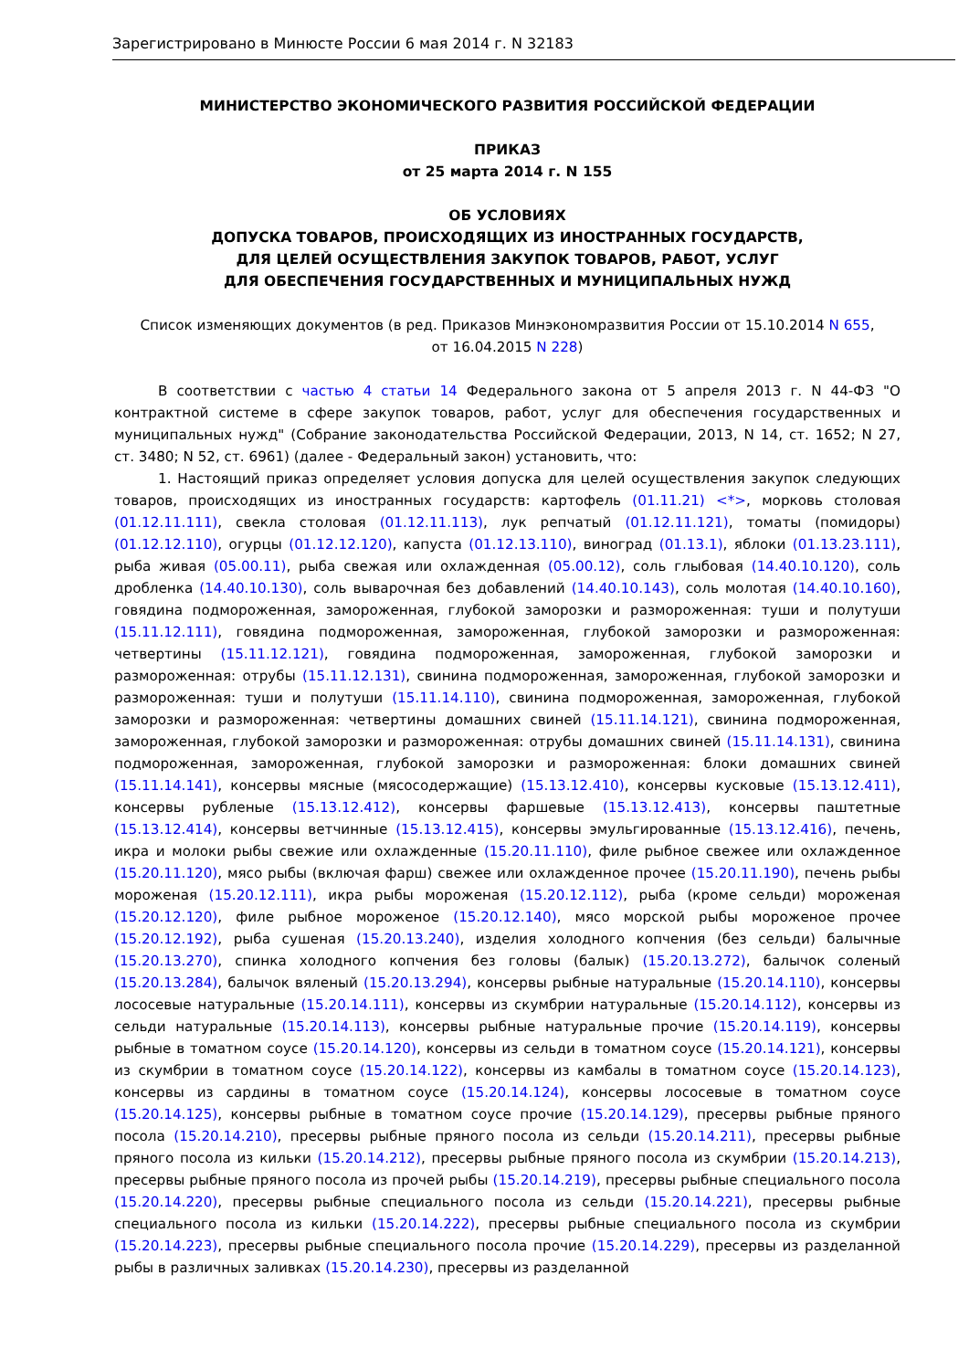Зарегистрировано в Минюсте России 6 мая 2014 г. N 32183
МИНИСТЕРСТВО ЭКОНОМИЧЕСКОГО РАЗВИТИЯ РОССИЙСКОЙ ФЕДЕРАЦИИ
ПРИКАЗ
от 25 марта 2014 г. N 155
ОБ УСЛОВИЯХ
ДОПУСКА ТОВАРОВ, ПРОИСХОДЯЩИХ ИЗ ИНОСТРАННЫХ ГОСУДАРСТВ,
ДЛЯ ЦЕЛЕЙ ОСУЩЕСТВЛЕНИЯ ЗАКУПОК ТОВАРОВ, РАБОТ, УСЛУГ
ДЛЯ ОБЕСПЕЧЕНИЯ ГОСУДАРСТВЕННЫХ И МУНИЦИПАЛЬНЫХ НУЖД
Список изменяющих документов (в ред. Приказов Минэкономразвития России от 15.10.2014 N 655,
от 16.04.2015 N 228)
В соответствии с частью 4 статьи 14 Федерального закона от 5 апреля 2013 г. N 44-ФЗ "О контрактной системе в сфере закупок товаров, работ, услуг для обеспечения государственных и муниципальных нужд" (Собрание законодательства Российской Федерации, 2013, N 14, ст. 1652; N 27, ст. 3480; N 52, ст. 6961) (далее - Федеральный закон) установить, что:
1. Настоящий приказ определяет условия допуска для целей осуществления закупок следующих товаров, происходящих из иностранных государств: картофель (01.11.21) <*>, морковь столовая (01.12.11.111), свекла столовая (01.12.11.113), лук репчатый (01.12.11.121), томаты (помидоры) (01.12.12.110), огурцы (01.12.12.120), капуста (01.12.13.110), виноград (01.13.1), яблоки (01.13.23.111), рыба живая (05.00.11), рыба свежая или охлажденная (05.00.12), соль глыбовая (14.40.10.120), соль дробленка (14.40.10.130), соль выварочная без добавлений (14.40.10.143), соль молотая (14.40.10.160), говядина подмороженная, замороженная, глубокой заморозки и размороженная: туши и полутуши (15.11.12.111), говядина подмороженная, замороженная, глубокой заморозки и размороженная: четвертины (15.11.12.121), говядина подмороженная, замороженная, глубокой заморозки и размороженная: отрубы (15.11.12.131), свинина подмороженная, замороженная, глубокой заморозки и размороженная: туши и полутуши (15.11.14.110), свинина подмороженная, замороженная, глубокой заморозки и размороженная: четвертины домашних свиней (15.11.14.121), свинина подмороженная, замороженная, глубокой заморозки и размороженная: отрубы домашних свиней (15.11.14.131), свинина подмороженная, замороженная, глубокой заморозки и размороженная: блоки домашних свиней (15.11.14.141), консервы мясные (мясосодержащие) (15.13.12.410), консервы кусковые (15.13.12.411), консервы рубленые (15.13.12.412), консервы фаршевые (15.13.12.413), консервы паштетные (15.13.12.414), консервы ветчинные (15.13.12.415), консервы эмульгированные (15.13.12.416), печень, икра и молоки рыбы свежие или охлажденные (15.20.11.110), филе рыбное свежее или охлажденное (15.20.11.120), мясо рыбы (включая фарш) свежее или охлажденное прочее (15.20.11.190), печень рыбы мороженая (15.20.12.111), икра рыбы мороженая (15.20.12.112), рыба (кроме сельди) мороженая (15.20.12.120), филе рыбное мороженое (15.20.12.140), мясо морской рыбы мороженое прочее (15.20.12.192), рыба сушеная (15.20.13.240), изделия холодного копчения (без сельди) балычные (15.20.13.270), спинка холодного копчения без головы (балык) (15.20.13.272), балычок соленый (15.20.13.284), балычок вяленый (15.20.13.294), консервы рыбные натуральные (15.20.14.110), консервы лососевые натуральные (15.20.14.111), консервы из скумбрии натуральные (15.20.14.112), консервы из сельди натуральные (15.20.14.113), консервы рыбные натуральные прочие (15.20.14.119), консервы рыбные в томатном соусе (15.20.14.120), консервы из сельди в томатном соусе (15.20.14.121), консервы из скумбрии в томатном соусе (15.20.14.122), консервы из камбалы в томатном соусе (15.20.14.123), консервы из сардины в томатном соусе (15.20.14.124), консервы лососевые в томатном соусе (15.20.14.125), консервы рыбные в томатном соусе прочие (15.20.14.129), пресервы рыбные пряного посола (15.20.14.210), пресервы рыбные пряного посола из сельди (15.20.14.211), пресервы рыбные пряного посола из кильки (15.20.14.212), пресервы рыбные пряного посола из скумбрии (15.20.14.213), пресервы рыбные пряного посола из прочей рыбы (15.20.14.219), пресервы рыбные специального посола (15.20.14.220), пресервы рыбные специального посола из сельди (15.20.14.221), пресервы рыбные специального посола из кильки (15.20.14.222), пресервы рыбные специального посола из скумбрии (15.20.14.223), пресервы рыбные специального посола прочие (15.20.14.229), пресервы из разделанной рыбы в различных заливках (15.20.14.230), пресервы из разделанной